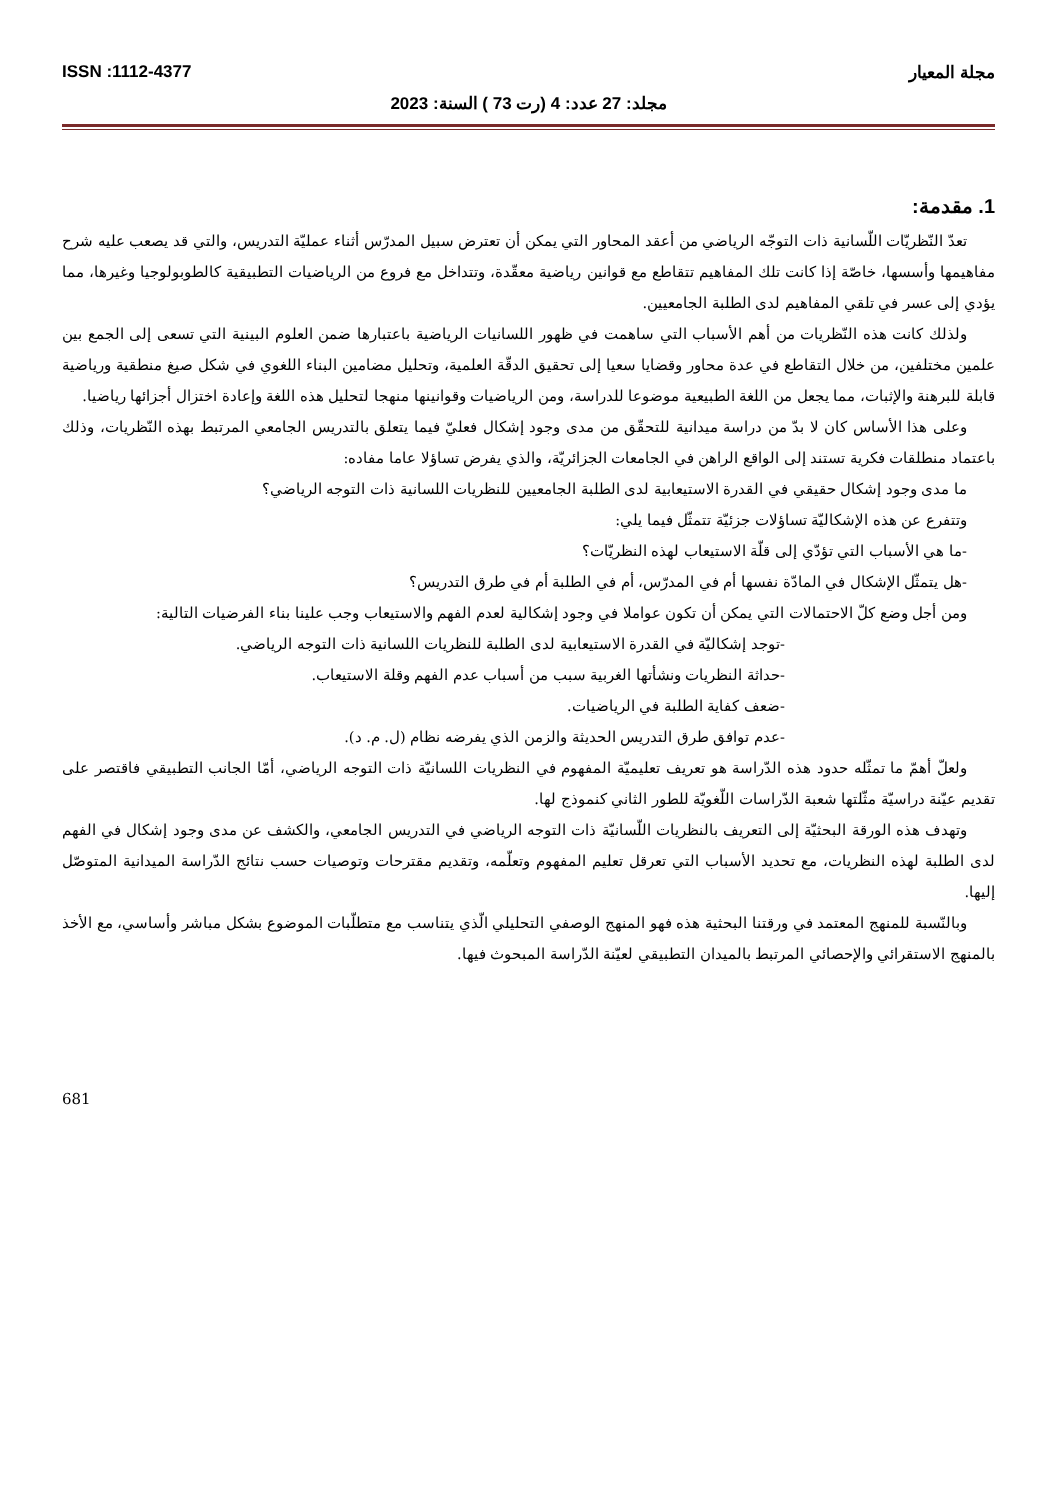مجلة المعيار ISSN :1112-4377
مجلد: 27 عدد: 4 (رت 73 ) السنة: 2023
1. مقدمة:
تعدّ النّظريّات اللّسانية ذات التوجّه الرياضي من أعقد المحاور التي يمكن أن تعترض سبيل المدرّس أثناء عمليّة التدريس، والتي قد يصعب عليه شرح مفاهيمها وأسسها، خاصّة إذا كانت تلك المفاهيم تتقاطع مع قوانين رياضية معقّدة، وتتداخل مع فروع من الرياضيات التطبيقية كالطوبولوجيا وغيرها، مما يؤدي إلى عسر في تلقي المفاهيم لدى الطلبة الجامعيين.
ولذلك كانت هذه النّظريات من أهم الأسباب التي ساهمت في ظهور اللسانيات الرياضية باعتبارها ضمن العلوم البينية التي تسعى إلى الجمع بين علمين مختلفين، من خلال التقاطع في عدة محاور وقضايا سعيا إلى تحقيق الدقّة العلمية، وتحليل مضامين البناء اللغوي في شكل صيغ منطقية ورياضية قابلة للبرهنة والإثبات، مما يجعل من اللغة الطبيعية موضوعا للدراسة، ومن الرياضيات وقوانينها منهجا لتحليل هذه اللغة وإعادة اختزال أجزائها رياضيا.
وعلى هذا الأساس كان لا بدّ من دراسة ميدانية للتحقّق من مدى وجود إشكال فعليّ فيما يتعلق بالتدريس الجامعي المرتبط بهذه النّظريات، وذلك باعتماد منطلقات فكرية تستند إلى الواقع الراهن في الجامعات الجزائريّة، والذي يفرض تساؤلا عاما مفاده:
ما مدى وجود إشكال حقيقي في القدرة الاستيعابية لدى الطلبة الجامعيين للنظريات اللسانية ذات التوجه الرياضي؟
وتتفرع عن هذه الإشكاليّة تساؤلات جزئيّة تتمثّل فيما يلي:
-ما هي الأسباب التي تؤدّي إلى قلّة الاستيعاب لهذه النظريّات؟
-هل يتمثّل الإشكال في المادّة نفسها أم في المدرّس، أم في الطلبة أم في طرق التدريس؟
ومن أجل وضع كلّ الاحتمالات التي يمكن أن تكون عواملا في وجود إشكالية لعدم الفهم والاستيعاب وجب علينا بناء الفرضيات التالية:
-توجد إشكاليّة في القدرة الاستيعابية لدى الطلبة للنظريات اللسانية ذات التوجه الرياضي.
-حداثة النظريات ونشأتها الغربية سبب من أسباب عدم الفهم وقلة الاستيعاب.
-ضعف كفاية الطلبة في الرياضيات.
-عدم توافق طرق التدريس الحديثة والزمن الذي يفرضه نظام (ل. م. د).
ولعلّ أهمّ ما تمثّله حدود هذه الدّراسة هو تعريف تعليميّة المفهوم في النظريات اللسانيّة ذات التوجه الرياضي، أمّا الجانب التطبيقي فاقتصر على تقديم عيّنة دراسيّة مثّلتها شعبة الدّراسات اللّغويّة للطور الثاني كنموذج لها.
وتهدف هذه الورقة البحثيّة إلى التعريف بالنظريات اللّسانيّة ذات التوجه الرياضي في التدريس الجامعي، والكشف عن مدى وجود إشكال في الفهم لدى الطلبة لهذه النظريات، مع تحديد الأسباب التي تعرقل تعليم المفهوم وتعلّمه، وتقديم مقترحات وتوصيات حسب نتائج الدّراسة الميدانية المتوصّل إليها.
وبالنّسبة للمنهج المعتمد في ورقتنا البحثية هذه فهو المنهج الوصفي التحليلي الّذي يتناسب مع متطلّبات الموضوع بشكل مباشر وأساسي، مع الأخذ بالمنهج الاستقرائي والإحصائي المرتبط بالميدان التطبيقي لعيّنة الدّراسة المبحوث فيها.
681